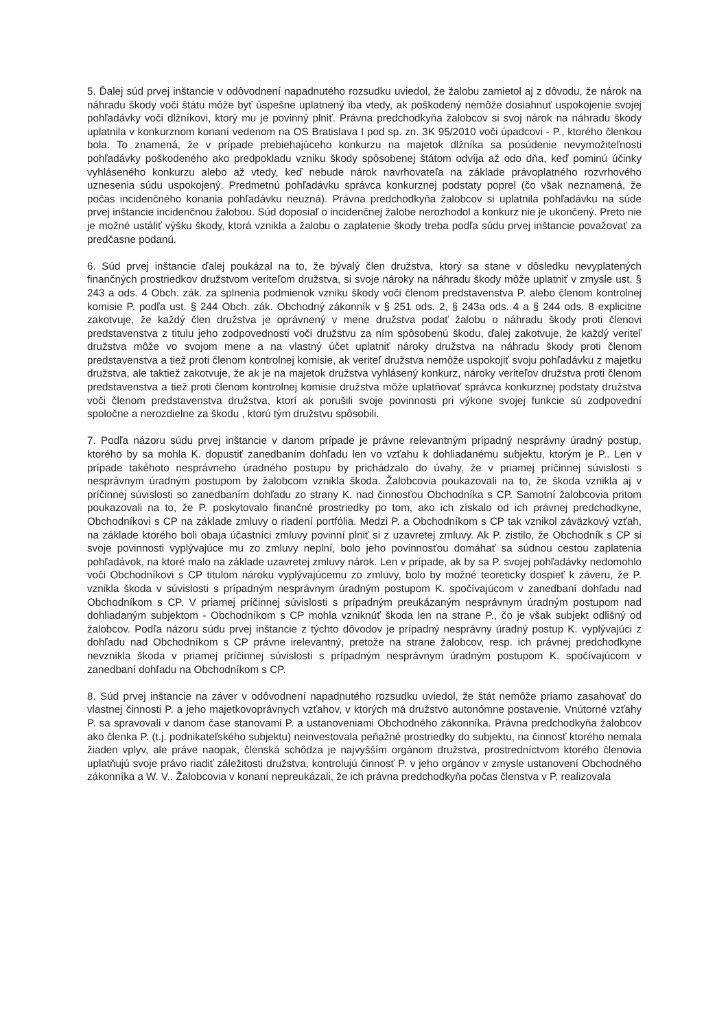5. Ďalej súd prvej inštancie v odôvodnení napadnutého rozsudku uviedol, že žalobu zamietol aj z dôvodu, že nárok na náhradu škody voči štátu môže byť úspešne uplatnený iba vtedy, ak poškodený nemôže dosiahnuť uspokojenie svojej pohľadávky voči dlžníkovi, ktorý mu je povinný plniť. Právna predchodkyňa žalobcov si svoj nárok na náhradu škody uplatnila v konkurznom konaní vedenom na OS Bratislava I pod sp. zn. 3K 95/2010 voči úpadcovi - P., ktorého členkou bola. To znamená, že v prípade prebiehajúceho konkurzu na majetok dlžníka sa posúdenie nevymožiteľnosti pohľadávky poškodeného ako predpokladu vzniku škody spôsobenej štátom odvíja až odo dňa, keď pominú účinky vyhláseného konkurzu alebo až vtedy, keď nebude nárok navrhovateľa na základe právoplatného rozvrhového uznesenia súdu uspokojený. Predmetnú pohľadávku správca konkurznej podstaty poprel (čo však neznamená, že počas incidenčného konania pohľadávku neuzná). Právna predchodkyňa žalobcov si uplatnila pohľadávku na súde prvej inštancie incidenčnou žalobou. Súd doposiaľ o incidenčnej žalobe nerozhodol a konkurz nie je ukončený. Preto nie je možné ustáliť výšku škody, ktorá vznikla a žalobu o zaplatenie škody treba podľa súdu prvej inštancie považovať za predčasne podanú.
6. Súd prvej inštancie ďalej poukázal na to, že bývalý člen družstva, ktorý sa stane v dôsledku nevyplatených finančných prostriedkov družstvom veriteľom družstva, si svoje nároky na náhradu škody môže uplatniť v zmysle ust. § 243 a ods. 4 Obch. zák. za splnenia podmienok vzniku škody voči členom predstavenstva P. alebo členom kontrolnej komisie P. podľa ust. § 244 Obch. zák. Obchodný zákonník v § 251 ods. 2, § 243a ods. 4 a § 244 ods. 8 explicitne zakotvuje, že každý člen družstva je oprávnený v mene družstva podať žalobu o náhradu škody proti členovi predstavenstva z titulu jeho zodpovednosti voči družstvu za ním spôsobenú škodu, ďalej zakotvuje, že každý veriteľ družstva môže vo svojom mene a na vlastný účet uplatniť nároky družstva na náhradu škody proti členom predstavenstva a tiež proti členom kontrolnej komisie, ak veriteľ družstva nemôže uspokojiť svoju pohľadávku z majetku družstva, ale taktiež zakotvuje, že ak je na majetok družstva vyhlásený konkurz, nároky veriteľov družstva proti členom predstavenstva a tiež proti členom kontrolnej komisie družstva môže uplatňovať správca konkurznej podstaty družstva voči členom predstavenstva družstva, ktorí ak porušili svoje povinnosti pri výkone svojej funkcie sú zodpovední spoločne a nerozdielne za škodu , ktorú tým družstvu spôsobili.
7. Podľa názoru súdu prvej inštancie v danom prípade je právne relevantným prípadný nesprávny úradný postup, ktorého by sa mohla K. dopustiť zanedbaním dohľadu len vo vzťahu k dohliadanému subjektu, ktorým je P.. Len v prípade takéhoto nesprávneho úradného postupu by prichádzalo do úvahy, že v priamej príčinnej súvislosti s nesprávnym úradným postupom by žalobcom vznikla škoda. Žalobcovia poukazovali na to, že škoda vznikla aj v príčinnej súvislosti so zanedbaním dohľadu zo strany K. nad činnosťou Obchodníka s CP. Samotní žalobcovia pritom poukazovali na to, že P. poskytovalo finančné prostriedky po tom, ako ich získalo od ich právnej predchodkyne, Obchodníkovi s CP na základe zmluvy o riadení portfólia. Medzi P. a Obchodníkom s CP tak vznikol záväzkový vzťah, na základe ktorého boli obaja účastníci zmluvy povinní plniť si z uzavretej zmluvy. Ak P. zistilo, že Obchodník s CP si svoje povinnosti vyplývajúce mu zo zmluvy neplní, bolo jeho povinnosťou domáhať sa súdnou cestou zaplatenia pohľadávok, na ktoré malo na základe uzavretej zmluvy nárok. Len v prípade, ak by sa P. svojej pohľadávky nedomohlo voči Obchodníkovi s CP titulom nároku vyplývajúcemu zo zmluvy, bolo by možné teoreticky dospieť k záveru, že P. vznikla škoda v súvislosti s prípadným nesprávnym úradným postupom K. spočívajúcom v zanedbaní dohľadu nad Obchodníkom s CP. V priamej príčinnej súvislosti s prípadným preukázaným nesprávnym úradným postupom nad dohliadaným subjektom - Obchodníkom s CP mohla vzniknúť škoda len na strane P., čo je však subjekt odlišný od žalobcov. Podľa názoru súdu prvej inštancie z týchto dôvodov je prípadný nesprávny úradný postup K. vyplývajúci z dohľadu nad Obchodníkom s CP právne irelevantný, pretože na strane žalobcov, resp. ich právnej predchodkyne nevznikla škoda v priamej príčinnej súvislosti s prípadným nesprávnym úradným postupom K. spočívajúcom v zanedbaní dohľadu na Obchodníkom s CP.
8. Súd prvej inštancie na záver v odôvodnení napadnutého rozsudku uviedol, že štát nemôže priamo zasahovať do vlastnej činnosti P. a jeho majetkovoprávnych vzťahov, v ktorých má družstvo autonómne postavenie. Vnútorné vzťahy P. sa spravovali v danom čase stanovami P. a ustanoveniami Obchodného zákonníka. Právna predchodkyňa žalobcov ako členka P. (t.j. podnikateľského subjektu) neinvestovala peňažné prostriedky do subjektu, na činnosť ktorého nemala žiaden vplyv, ale práve naopak, členská schôdza je najvyšším orgánom družstva, prostredníctvom ktorého členovia uplatňujú svoje právo riadiť záležitosti družstva, kontrolujú činnosť P. v jeho orgánov v zmysle ustanovení Obchodného zákonníka a W. V.. Žalobcovia v konaní nepreukázali, že ich právna predchodkyňa počas členstva v P. realizovala